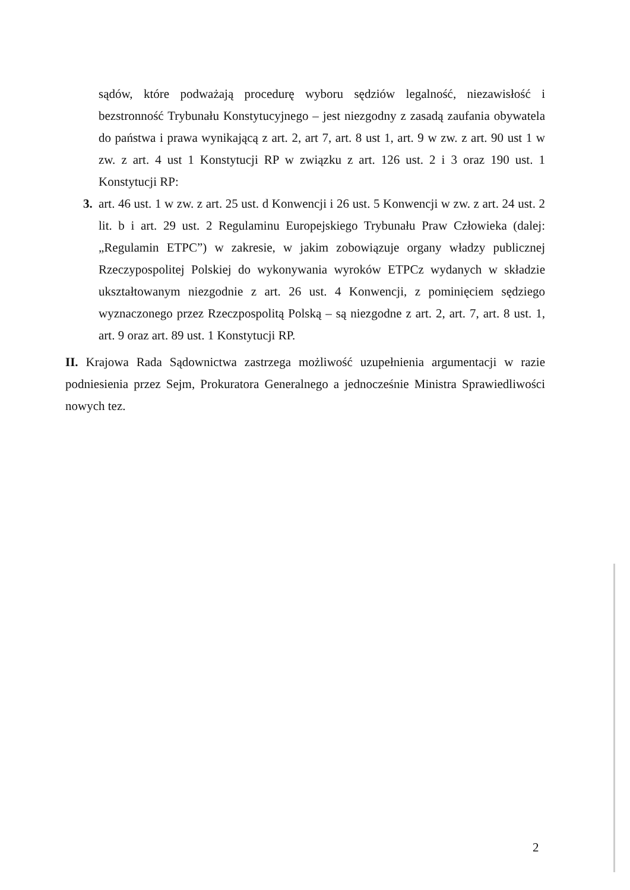sądów, które podważają procedurę wyboru sędziów legalność, niezawisłość i bezstronność Trybunału Konstytucyjnego – jest niezgodny z zasadą zaufania obywatela do państwa i prawa wynikającą z art. 2, art 7, art. 8 ust 1, art. 9 w zw. z art. 90 ust 1 w zw. z art. 4 ust 1 Konstytucji RP w związku z art. 126 ust. 2 i 3 oraz 190 ust. 1 Konstytucji RP:
3. art. 46 ust. 1 w zw. z art. 25 ust. d Konwencji i 26 ust. 5 Konwencji w zw. z art. 24 ust. 2 lit. b i art. 29 ust. 2 Regulaminu Europejskiego Trybunału Praw Człowieka (dalej: „Regulamin ETPC”) w zakresie, w jakim zobowiązuje organy władzy publicznej Rzeczypospolitej Polskiej do wykonywania wyroków ETPCz wydanych w składzie ukształtowanym niezgodnie z art. 26 ust. 4 Konwencji, z pominięciem sędziego wyznaczonego przez Rzeczpospolitą Polską – są niezgodne z art. 2, art. 7, art. 8 ust. 1, art. 9 oraz art. 89 ust. 1 Konstytucji RP.
II. Krajowa Rada Sądownictwa zastrzega możliwość uzupełnienia argumentacji w razie podniesienia przez Sejm, Prokuratora Generalnego a jednocześnie Ministra Sprawiedliwości nowych tez.
2